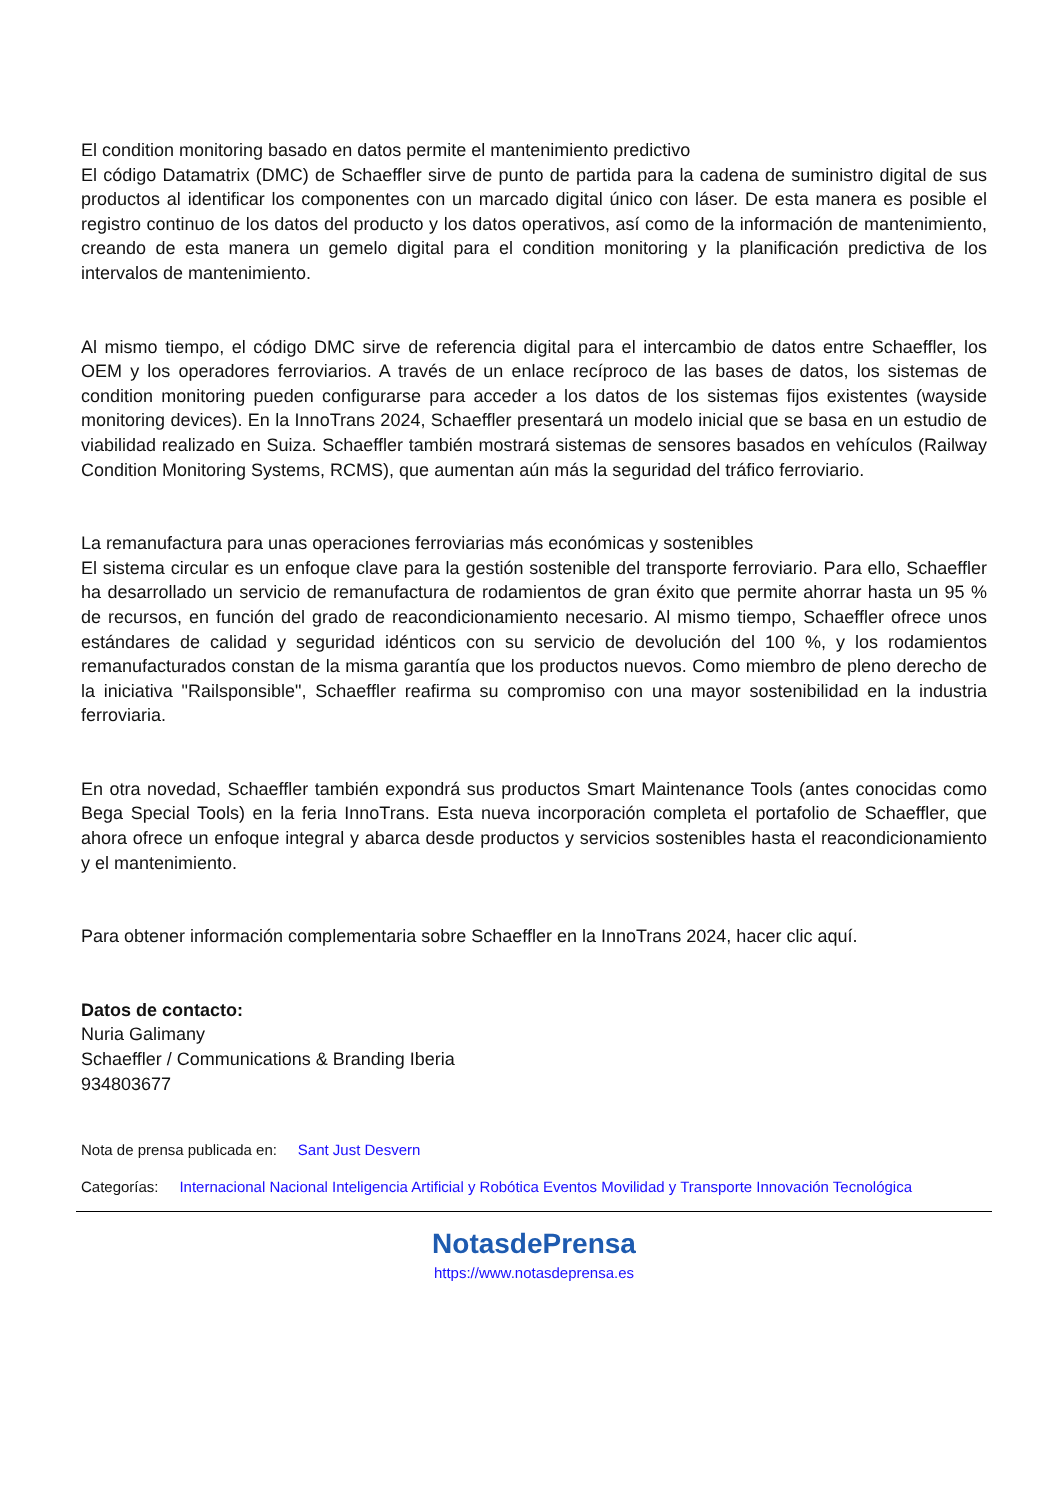El condition monitoring basado en datos permite el mantenimiento predictivo
El código Datamatrix (DMC) de Schaeffler sirve de punto de partida para la cadena de suministro digital de sus productos al identificar los componentes con un marcado digital único con láser. De esta manera es posible el registro continuo de los datos del producto y los datos operativos, así como de la información de mantenimiento, creando de esta manera un gemelo digital para el condition monitoring y la planificación predictiva de los intervalos de mantenimiento.
Al mismo tiempo, el código DMC sirve de referencia digital para el intercambio de datos entre Schaeffler, los OEM y los operadores ferroviarios. A través de un enlace recíproco de las bases de datos, los sistemas de condition monitoring pueden configurarse para acceder a los datos de los sistemas fijos existentes (wayside monitoring devices). En la InnoTrans 2024, Schaeffler presentará un modelo inicial que se basa en un estudio de viabilidad realizado en Suiza. Schaeffler también mostrará sistemas de sensores basados en vehículos (Railway Condition Monitoring Systems, RCMS), que aumentan aún más la seguridad del tráfico ferroviario.
La remanufactura para unas operaciones ferroviarias más económicas y sostenibles
El sistema circular es un enfoque clave para la gestión sostenible del transporte ferroviario. Para ello, Schaeffler ha desarrollado un servicio de remanufactura de rodamientos de gran éxito que permite ahorrar hasta un 95 % de recursos, en función del grado de reacondicionamiento necesario. Al mismo tiempo, Schaeffler ofrece unos estándares de calidad y seguridad idénticos con su servicio de devolución del 100 %, y los rodamientos remanufacturados constan de la misma garantía que los productos nuevos. Como miembro de pleno derecho de la iniciativa "Railsponsible", Schaeffler reafirma su compromiso con una mayor sostenibilidad en la industria ferroviaria.
En otra novedad, Schaeffler también expondrá sus productos Smart Maintenance Tools (antes conocidas como Bega Special Tools) en la feria InnoTrans. Esta nueva incorporación completa el portafolio de Schaeffler, que ahora ofrece un enfoque integral y abarca desde productos y servicios sostenibles hasta el reacondicionamiento y el mantenimiento.
Para obtener información complementaria sobre Schaeffler en la InnoTrans 2024, hacer clic aquí.
Datos de contacto:
Nuria Galimany
Schaeffler / Communications & Branding Iberia
934803677
Nota de prensa publicada en: Sant Just Desvern
Categorías: Internacional Nacional Inteligencia Artificial y Robótica Eventos Movilidad y Transporte Innovación Tecnológica
NotasdePrensa
https://www.notasdeprensa.es